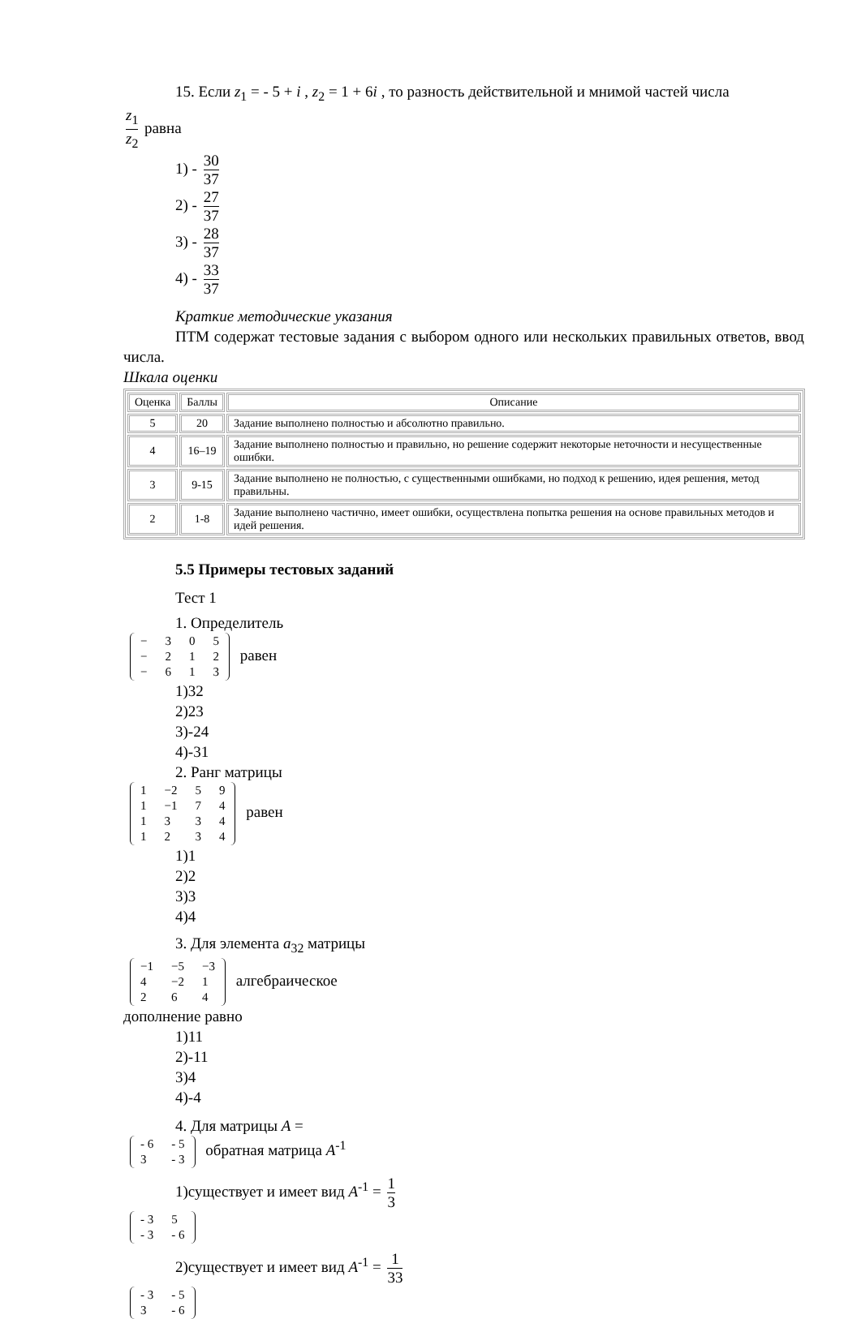15. Если z<sub>1</sub> = - 5 + i , z<sub>2</sub> = 1 + 6i , то разность действительной и мнимой частей числа
z<sub>1</sub> z<sub>2</sub> равна
1) - 30 37
2) - 27 37
3) - 28 37
4) - 33 37
Краткие методические указания
ПТМ содержат тестовые задания с выбором одного или нескольких правильных ответов, ввод числа.
Шкала оценки
| Оценка | Баллы | Описание |
| --- | --- | --- |
| 5 | 20 | Задание выполнено полностью и абсолютно правильно. |
| 4 | 16–19 | Задание выполнено полностью и правильно, но решение содержит некоторые неточности и несущественные ошибки. |
| 3 | 9-15 | Задание выполнено не полностью, с существенными ошибками, но подход к решению, идея решения, метод правильны. |
| 2 | 1-8 | Задание выполнено частично, имеет ошибки, осуществлена попытка решения на основе правильных методов и идей решения. |
5.5 Примеры тестовых заданий
Тест 1
1. Определитель
| − | 3 | 0 | 5 |
| − | 2 | 1 | 2 |
| − | 6 | 1 | 3 |
равен
1)32
2)23
3)-24
4)-31
2. Ранг матрицы
| 1 | −2 | 5 | 9 |
| 1 | −1 | 7 | 4 |
| 1 | 3 | 3 | 4 |
| 1 | 2 | 3 | 4 |
равен
1)1
2)2
3)3
4)4
3. Для элемента a<sub>32</sub> матрицы
| −1 | −5 | −3 |
| 4 | −2 | 1 |
| 2 | 6 | 4 |
алгебраическое
дополнение равно
1)11
2)-11
3)4
4)-4
4. Для матрицы A =
| - 6 | - 5 |
| 3 | - 3 |
обратная матрица A<sup>-1</sup>
1)существует и имеет вид A<sup>-1</sup> = 1 3
| - 3 | 5 |
| - 3 | - 6 |
2)существует и имеет вид A<sup>-1</sup> = 1 33
| - 3 | - 5 |
| 3 | - 6 |